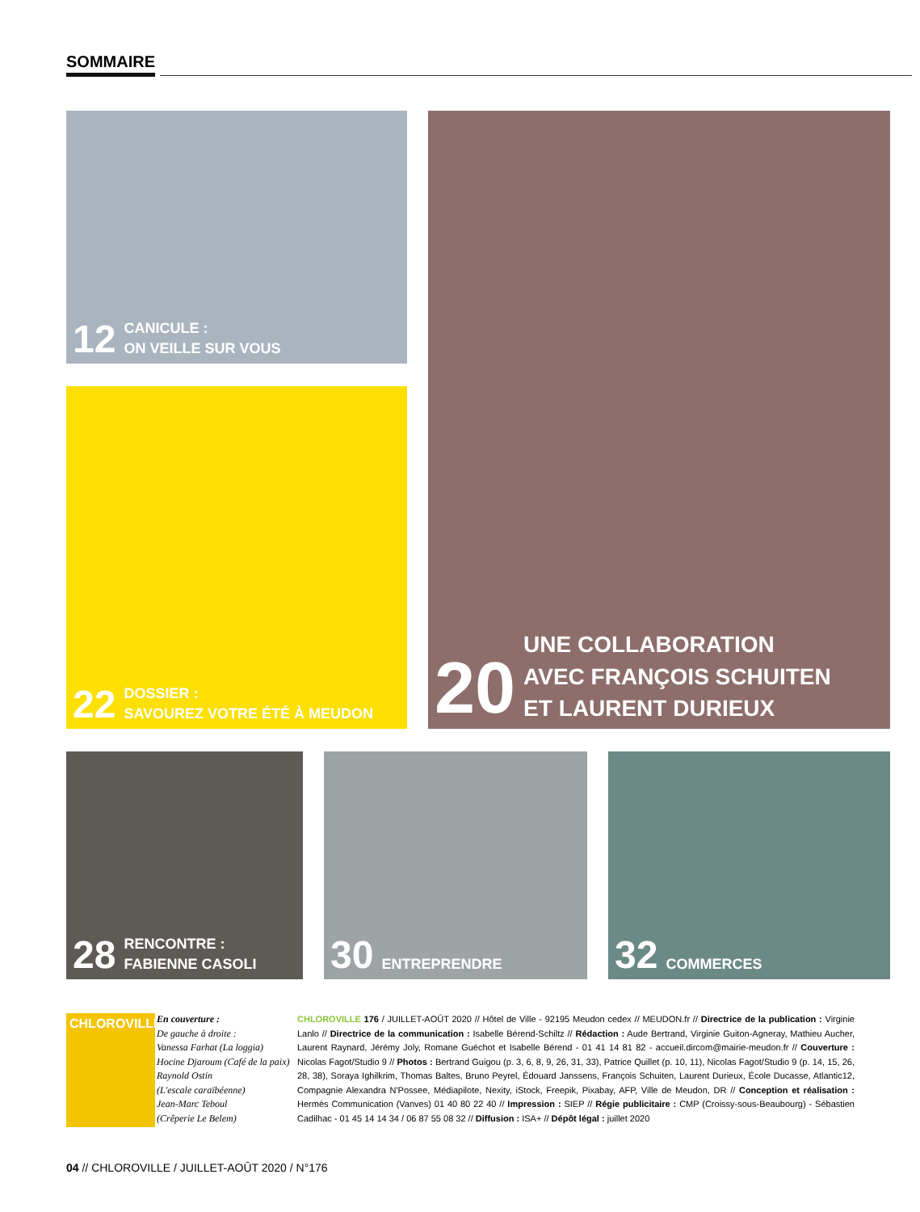SOMMAIRE
12 CANICULE :
ON VEILLE SUR VOUS
22 DOSSIER :
SAVOUREZ VOTRE ÉTÉ À MEUDON
20 UNE COLLABORATION
AVEC FRANÇOIS SCHUITEN
ET LAURENT DURIEUX
28 RENCONTRE :
FABIENNE CASOLI
30 ENTREPRENDRE 32 COMMERCES
CHLOROVILLE
En couverture :
De gauche à droite :
Vanessa Farhat (La loggia)
Hocine Djaroum (Café de la paix)
Raynold Ostin
(L'escale caraïbéenne)
Jean-Marc Teboul
(Crêperie Le Belem)
CHLOROVILLE 176 / JUILLET-AOÛT 2020 // Hôtel de Ville - 92195 Meudon cedex // MEUDON.fr // Directrice de la publication : Virginie Lanlo // Directrice de la communication : Isabelle Bérend-Schiltz // Rédaction : Aude Bertrand, Virginie Guiton-Agneray, Mathieu Aucher, Laurent Raynard, Jérémy Joly, Romane Guéchot et Isabelle Bérend - 01 41 14 81 82 - accueil.dircom@mairie-meudon.fr // Couverture : Nicolas Fagot/Studio 9 // Photos : Bertrand Guigou (p. 3, 6, 8, 9, 26, 31, 33), Patrice Quillet (p. 10, 11), Nicolas Fagot/Studio 9 (p. 14, 15, 26, 28, 38), Soraya Ighilkrim, Thomas Baltes, Bruno Peyrel, Édouard Janssens, François Schuiten, Laurent Durieux, École Ducasse, Atlantic12, Compagnie Alexandra N'Possee, Médiapilote, Nexity, iStock, Freepik, Pixabay, AFP, Ville de Meudon, DR // Conception et réalisation : Hermès Communication (Vanves) 01 40 80 22 40 // Impression : SIEP // Régie publicitaire : CMP (Croissy-sous-Beaubourg) - Sébastien Cadilhac - 01 45 14 14 34 / 06 87 55 08 32 // Diffusion : ISA+ // Dépôt légal : juillet 2020
04 // CHLOROVILLE / JUILLET-AOÛT 2020 / N°176